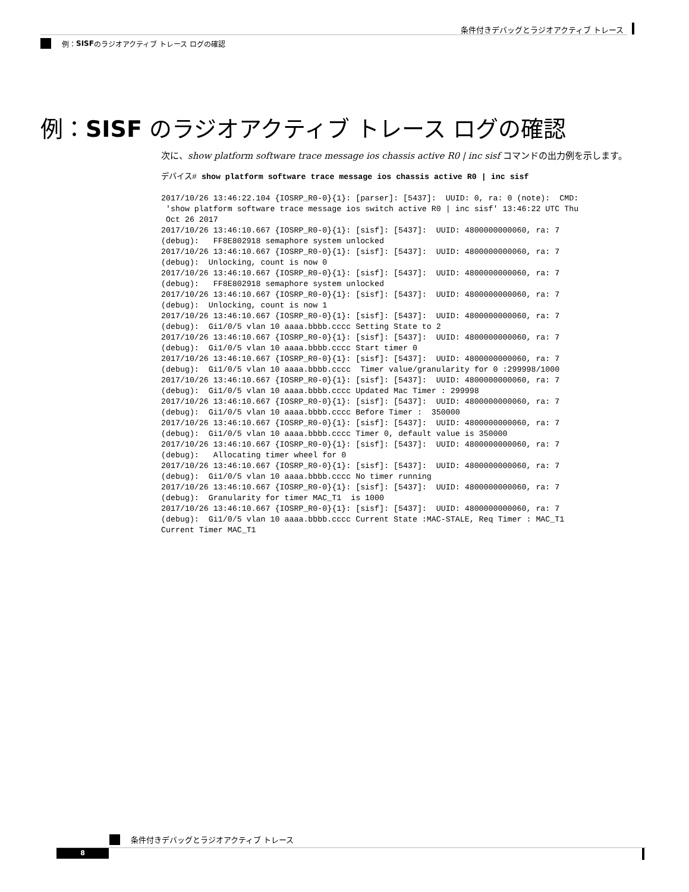条件付きデバッグとラジオアクティブ トレース
例： SISF のラジオアクティブ トレース ログの確認
例：SISF のラジオアクティブ トレース ログの確認
次に、show platform software trace message ios chassis active R0 | inc sisf コマンドの出力例を示します。
デバイス# show platform software trace message ios chassis active R0 | inc sisf
2017/10/26 13:46:22.104 {IOSRP_R0-0}{1}: [parser]: [5437]:  UUID: 0, ra: 0 (note):  CMD:
 'show platform software trace message ios switch active R0 | inc sisf' 13:46:22 UTC Thu
 Oct 26 2017
2017/10/26 13:46:10.667 {IOSRP_R0-0}{1}: [sisf]: [5437]:  UUID: 4800000000060, ra: 7
(debug):   FF8E802918 semaphore system unlocked
2017/10/26 13:46:10.667 {IOSRP_R0-0}{1}: [sisf]: [5437]:  UUID: 4800000000060, ra: 7
(debug):  Unlocking, count is now 0
2017/10/26 13:46:10.667 {IOSRP_R0-0}{1}: [sisf]: [5437]:  UUID: 4800000000060, ra: 7
(debug):   FF8E802918 semaphore system unlocked
2017/10/26 13:46:10.667 {IOSRP_R0-0}{1}: [sisf]: [5437]:  UUID: 4800000000060, ra: 7
(debug):  Unlocking, count is now 1
2017/10/26 13:46:10.667 {IOSRP_R0-0}{1}: [sisf]: [5437]:  UUID: 4800000000060, ra: 7
(debug):  Gi1/0/5 vlan 10 aaaa.bbbb.cccc Setting State to 2
2017/10/26 13:46:10.667 {IOSRP_R0-0}{1}: [sisf]: [5437]:  UUID: 4800000000060, ra: 7
(debug):  Gi1/0/5 vlan 10 aaaa.bbbb.cccc Start timer 0
2017/10/26 13:46:10.667 {IOSRP_R0-0}{1}: [sisf]: [5437]:  UUID: 4800000000060, ra: 7
(debug):  Gi1/0/5 vlan 10 aaaa.bbbb.cccc  Timer value/granularity for 0 :299998/1000
2017/10/26 13:46:10.667 {IOSRP_R0-0}{1}: [sisf]: [5437]:  UUID: 4800000000060, ra: 7
(debug):  Gi1/0/5 vlan 10 aaaa.bbbb.cccc Updated Mac Timer : 299998
2017/10/26 13:46:10.667 {IOSRP_R0-0}{1}: [sisf]: [5437]:  UUID: 4800000000060, ra: 7
(debug):  Gi1/0/5 vlan 10 aaaa.bbbb.cccc Before Timer :  350000
2017/10/26 13:46:10.667 {IOSRP_R0-0}{1}: [sisf]: [5437]:  UUID: 4800000000060, ra: 7
(debug):  Gi1/0/5 vlan 10 aaaa.bbbb.cccc Timer 0, default value is 350000
2017/10/26 13:46:10.667 {IOSRP_R0-0}{1}: [sisf]: [5437]:  UUID: 4800000000060, ra: 7
(debug):   Allocating timer wheel for 0
2017/10/26 13:46:10.667 {IOSRP_R0-0}{1}: [sisf]: [5437]:  UUID: 4800000000060, ra: 7
(debug):  Gi1/0/5 vlan 10 aaaa.bbbb.cccc No timer running
2017/10/26 13:46:10.667 {IOSRP_R0-0}{1}: [sisf]: [5437]:  UUID: 4800000000060, ra: 7
(debug):  Granularity for timer MAC_T1  is 1000
2017/10/26 13:46:10.667 {IOSRP_R0-0}{1}: [sisf]: [5437]:  UUID: 4800000000060, ra: 7
(debug):  Gi1/0/5 vlan 10 aaaa.bbbb.cccc Current State :MAC-STALE, Req Timer : MAC_T1
Current Timer MAC_T1
条件付きデバッグとラジオアクティブ トレース
8